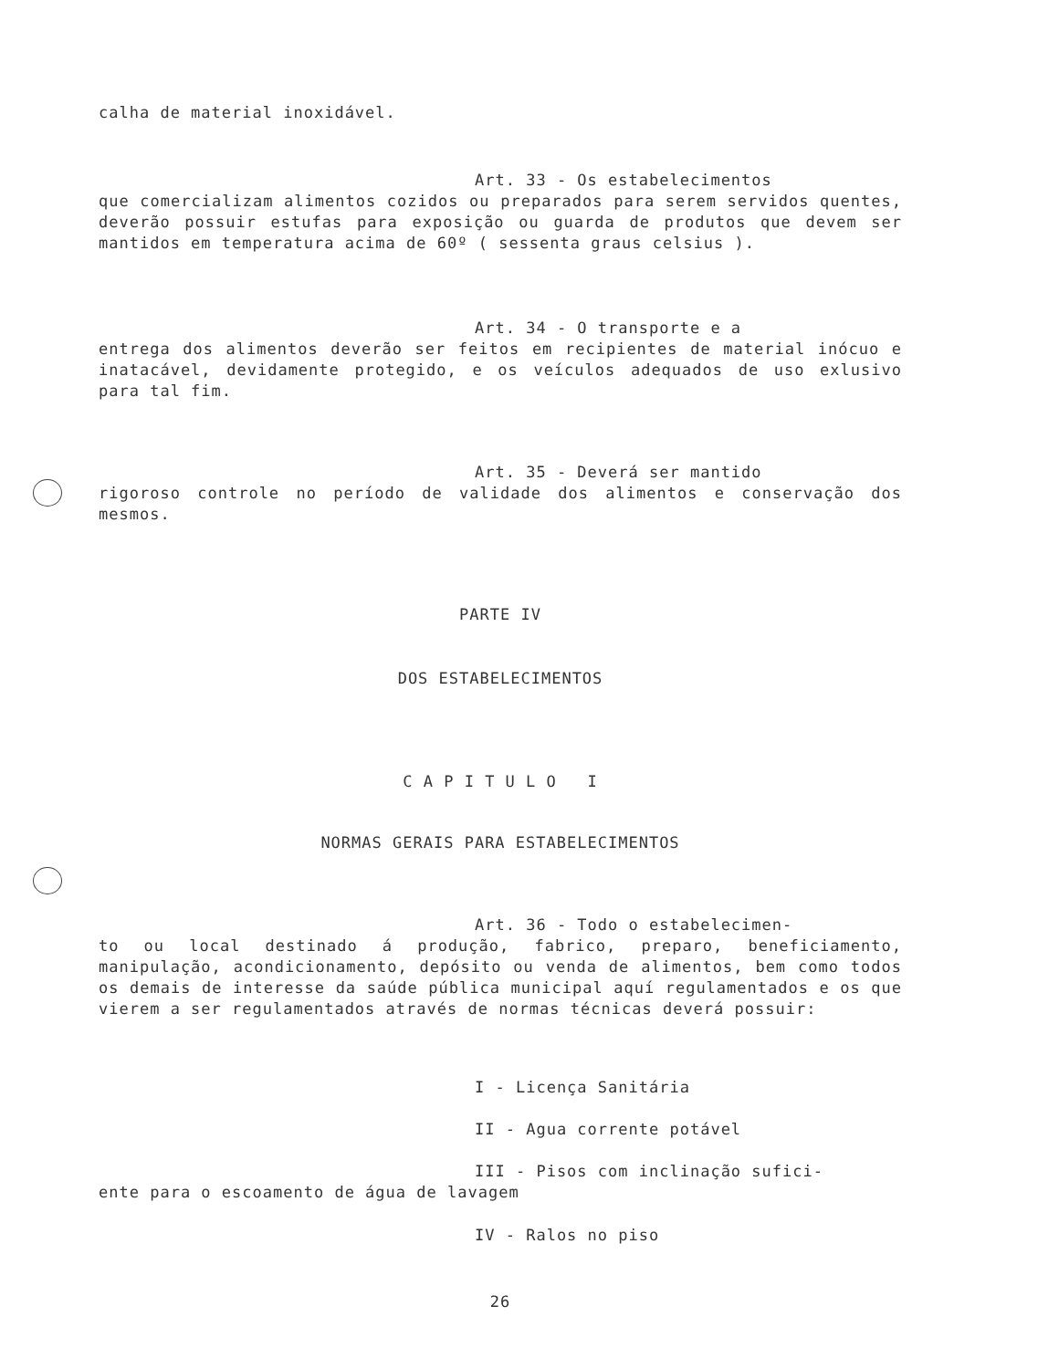calha de material inoxidável.
Art. 33 - Os estabelecimentos
que comercializam alimentos cozidos ou preparados para serem servidos quentes, deverão possuir estufas para exposição ou guarda de produtos que devem ser mantidos em temperatura acima de 60º ( sessenta graus celsius ).
Art. 34 - O transporte e a
entrega dos alimentos deverão ser feitos em recipientes de material inócuo e inatacável, devidamente protegido, e os veículos adequados de uso exlusivo para tal fim.
Art. 35 - Deverá ser mantido
rigoroso controle no período de validade dos alimentos e conservação dos mesmos.
PARTE IV
DOS ESTABELECIMENTOS
C A P I T U L O I
NORMAS GERAIS PARA ESTABELECIMENTOS
Art. 36 - Todo o estabelecimen-
to ou local destinado á produção, fabrico, preparo, beneficiamento, manipulação, acondicionamento, depósito ou venda de alimentos, bem como todos os demais de interesse da saúde pública municipal aquí regulamentados e os que vierem a ser regulamentados através de normas técnicas deverá possuir:
I - Licença Sanitária
II - Agua corrente potável
III - Pisos com inclinação sufici-
ente para o escoamento de água de lavagem
IV - Ralos no piso
26